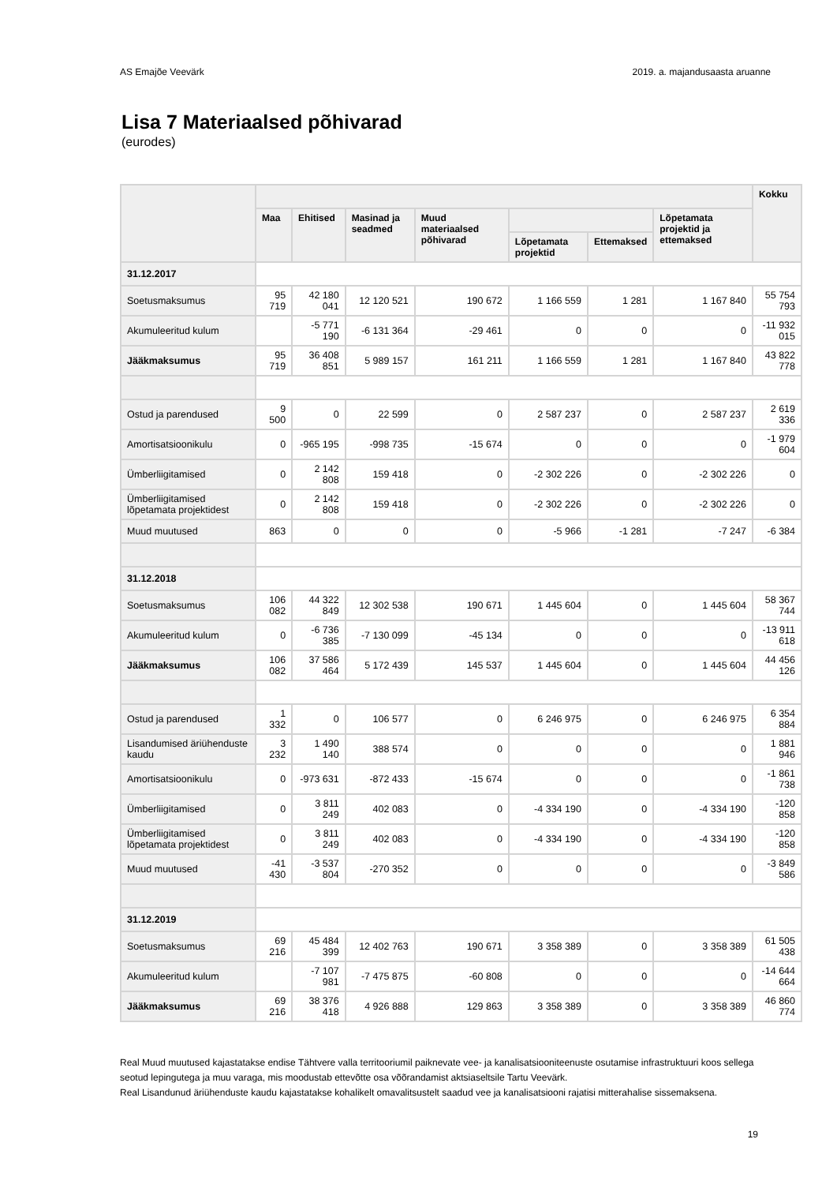AS Emajõe Veevärk 2019. a. majandusaasta aruanne
Lisa 7 Materiaalsed põhivarad
(eurodes)
| | | | | | | | | Kokku |
| --- | --- | --- | --- | --- | --- | --- | --- | --- |
| | Maa | Ehitised | Masinad ja seadmed | Muud materiaalsed põhivarad | | | Lõpetamata projektid ja ettemaksed | |
| | | | | | Lõpetamata projektid | Ettemaksed | | |
| 31.12.2017 | | | | | | | | |
| Soetusmaksumus | 95 719 | 42 180 041 | 12 120 521 | 190 672 | 1 166 559 | 1 281 | 1 167 840 | 55 754 793 |
| Akumuleeritud kulum | | -5 771 190 | -6 131 364 | -29 461 | 0 | 0 | 0 | -11 932 015 |
| Jääkmaksumus | 95 719 | 36 408 851 | 5 989 157 | 161 211 | 1 166 559 | 1 281 | 1 167 840 | 43 822 778 |
| Ostud ja parendused | 9 500 | 0 | 22 599 | 0 | 2 587 237 | 0 | 2 587 237 | 2 619 336 |
| Amortisatsioonikulu | 0 | -965 195 | -998 735 | -15 674 | 0 | 0 | 0 | -1 979 604 |
| Ümberliigitamised | 0 | 2 142 808 | 159 418 | 0 | -2 302 226 | 0 | -2 302 226 | 0 |
| Ümberliigitamised lõpetamata projektidest | 0 | 2 142 808 | 159 418 | 0 | -2 302 226 | 0 | -2 302 226 | 0 |
| Muud muutused | 863 | 0 | 0 | 0 | -5 966 | -1 281 | -7 247 | -6 384 |
| 31.12.2018 | | | | | | | | |
| Soetusmaksumus | 106 082 | 44 322 849 | 12 302 538 | 190 671 | 1 445 604 | 0 | 1 445 604 | 58 367 744 |
| Akumuleeritud kulum | 0 | -6 736 385 | -7 130 099 | -45 134 | 0 | 0 | 0 | -13 911 618 |
| Jääkmaksumus | 106 082 | 37 586 464 | 5 172 439 | 145 537 | 1 445 604 | 0 | 1 445 604 | 44 456 126 |
| Ostud ja parendused | 1 332 | 0 | 106 577 | 0 | 6 246 975 | 0 | 6 246 975 | 6 354 884 |
| Lisandumised äriühenduste kaudu | 3 232 | 1 490 140 | 388 574 | 0 | 0 | 0 | 0 | 1 881 946 |
| Amortisatsioonikulu | 0 | -973 631 | -872 433 | -15 674 | 0 | 0 | 0 | -1 861 738 |
| Ümberliigitamised | 0 | 3 811 249 | 402 083 | 0 | -4 334 190 | 0 | -4 334 190 | -120 858 |
| Ümberliigitamised lõpetamata projektidest | 0 | 3 811 249 | 402 083 | 0 | -4 334 190 | 0 | -4 334 190 | -120 858 |
| Muud muutused | -41 430 | -3 537 804 | -270 352 | 0 | 0 | 0 | 0 | -3 849 586 |
| 31.12.2019 | | | | | | | | |
| Soetusmaksumus | 69 216 | 45 484 399 | 12 402 763 | 190 671 | 3 358 389 | 0 | 3 358 389 | 61 505 438 |
| Akumuleeritud kulum | | -7 107 981 | -7 475 875 | -60 808 | 0 | 0 | 0 | -14 644 664 |
| Jääkmaksumus | 69 216 | 38 376 418 | 4 926 888 | 129 863 | 3 358 389 | 0 | 3 358 389 | 46 860 774 |
Real Muud muutused kajastatakse endise Tähtvere valla territooriumil paiknevate vee- ja kanalisatsiooniteenuste osutamise infrastruktuuri koos sellega seotud lepingutega ja muu varaga, mis moodustab ettevõtte osa võõrandamist aktsiaseltsile Tartu Veevärk.
Real Lisandunud äriühenduste kaudu kajastatakse kohalikelt omavalitsustelt saadud vee ja kanalisatsiooni rajatisi mitterahalise sissemaksena.
19